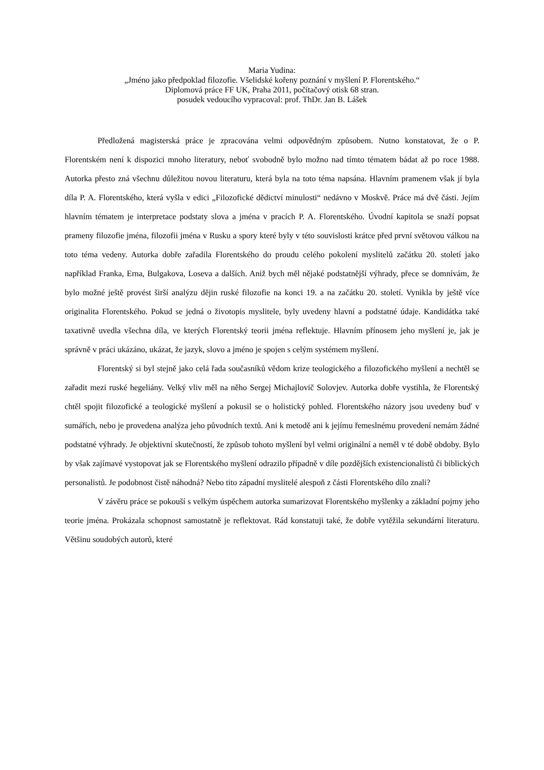Maria Yudina:
„Jméno jako předpoklad filozofie. Všelidské kořeny poznání v myšlení P. Florentského.“
Diplomová práce FF UK, Praha 2011, počítačový otisk 68 stran.
posudek vedoucího vypracoval: prof. ThDr. Jan B. Lášek
Předložená magisterská práce je zpracována velmi odpovědným způsobem. Nutno konstatovat, že o P. Florentském není k dispozici mnoho literatury, neboť svobodně bylo možno nad tímto tématem bádat až po roce 1988. Autorka přesto zná všechnu důležitou novou literaturu, která byla na toto téma napsána. Hlavním pramenem však jí byla díla P. A. Florentského, která vyšla v edici „Filozofické dědictví minulosti“ nedávno v Moskvě. Práce má dvě části. Jejím hlavním tématem je interpretace podstaty slova a jména v pracích P. A. Florentského. Úvodní kapitola se snaží popsat prameny filozofie jména, filozofii jména v Rusku a spory které byly v této souvislosti krátce před první světovou válkou na toto téma vedeny. Autorka dobře zařadila Florentského do proudu celého pokolení myslitelů začátku 20. století jako například Franka, Erna, Bulgakova, Loseva a dalších. Aniž bych měl nějaké podstatnější výhrady, přece se domnívám, že bylo možné ještě provést širší analýzu dějin ruské filozofie na konci 19. a na začátku 20. století. Vynikla by ještě více originalita Florentského. Pokud se jedná o životopis myslitele, byly uvedeny hlavní a podstatné údaje. Kandidátka také taxativně uvedla všechna díla, ve kterých Florentský teorii jména reflektuje. Hlavním přínosem jeho myšlení je, jak je správně v práci ukázáno, ukázat, že jazyk, slovo a jméno je spojen s celým systémem myšlení.
Florentský si byl stejně jako celá řada současníků vědom krize teologického a filozofického myšlení a nechtěl se zařadit mezi ruské hegeliány. Velký vliv měl na něho Sergej Michajlovič Solovjev. Autorka dobře vystihla, že Florentský chtěl spojit filozofické a teologické myšlení a pokusil se o holistický pohled. Florentského názory jsou uvedeny buď v sumářích, nebo je provedena analýza jeho původních textů. Ani k metodě ani k jejímu řemeslnému provedení nemám žádné podstatné výhrady. Je objektivní skutečností, že způsob tohoto myšlení byl velmi originální a neměl v té době obdoby. Bylo by však zajímavé vystopovat jak se Florentského myšlení odrazilo případně v díle pozdějších existencionalistů či biblických personalistů. Je podobnost čistě náhodná? Nebo tito západní myslitelé alespoň z části Florentského dílo znali?
V závěru práce se pokouší s velkým úspěchem autorka sumarizovat Florentského myšlenky a základní pojmy jeho teorie jména. Prokázala schopnost samostatně je reflektovat. Rád konstatuji také, že dobře vytěžila sekundární literaturu. Většinu soudobých autorů, které